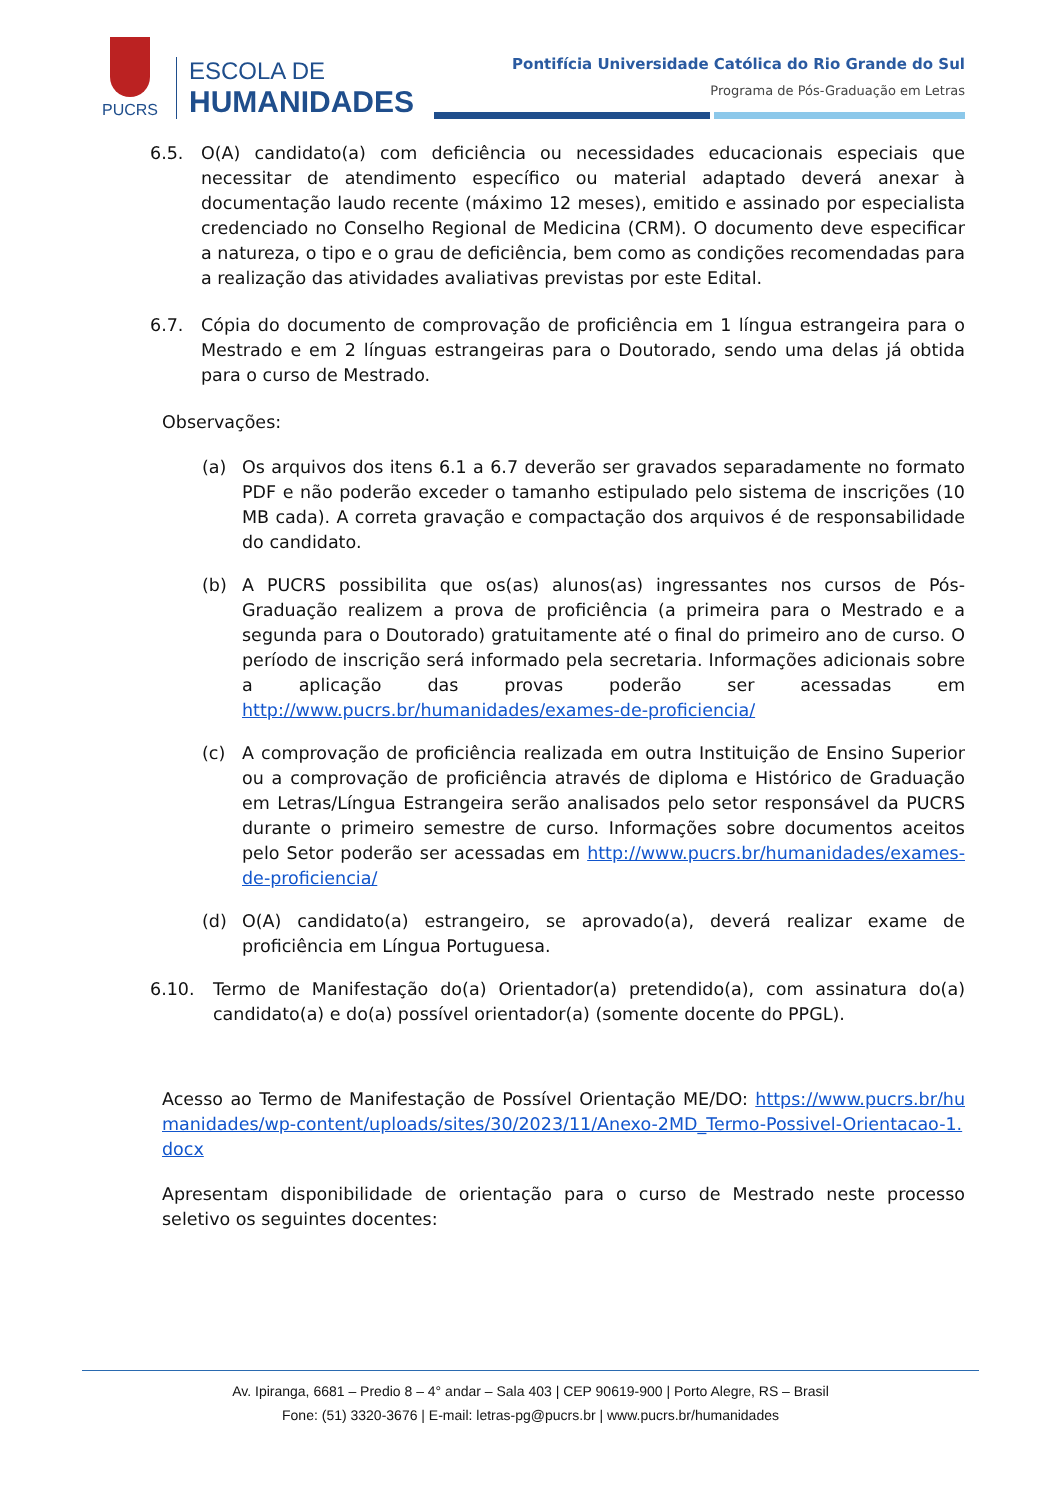PUCRS
ESCOLA DE
HUMANIDADES
Pontifícia Universidade Católica do Rio Grande do Sul
Programa de Pós-Graduação em Letras
6.5. O(A) candidato(a) com deficiência ou necessidades educacionais especiais que necessitar de atendimento específico ou material adaptado deverá anexar à documentação laudo recente (máximo 12 meses), emitido e assinado por especialista credenciado no Conselho Regional de Medicina (CRM). O documento deve especificar a natureza, o tipo e o grau de deficiência, bem como as condições recomendadas para a realização das atividades avaliativas previstas por este Edital.
6.7. Cópia do documento de comprovação de proficiência em 1 língua estrangeira para o Mestrado e em 2 línguas estrangeiras para o Doutorado, sendo uma delas já obtida para o curso de Mestrado.
Observações:
(a) Os arquivos dos itens 6.1 a 6.7 deverão ser gravados separadamente no formato PDF e não poderão exceder o tamanho estipulado pelo sistema de inscrições (10 MB cada). A correta gravação e compactação dos arquivos é de responsabilidade do candidato.
(b) A PUCRS possibilita que os(as) alunos(as) ingressantes nos cursos de Pós-Graduação realizem a prova de proficiência (a primeira para o Mestrado e a segunda para o Doutorado) gratuitamente até o final do primeiro ano de curso. O período de inscrição será informado pela secretaria. Informações adicionais sobre a aplicação das provas poderão ser acessadas em http://www.pucrs.br/humanidades/exames-de-proficiencia/
(c) A comprovação de proficiência realizada em outra Instituição de Ensino Superior ou a comprovação de proficiência através de diploma e Histórico de Graduação em Letras/Língua Estrangeira serão analisados pelo setor responsável da PUCRS durante o primeiro semestre de curso. Informações sobre documentos aceitos pelo Setor poderão ser acessadas em http://www.pucrs.br/humanidades/exames-de-proficiencia/
(d) O(A) candidato(a) estrangeiro, se aprovado(a), deverá realizar exame de proficiência em Língua Portuguesa.
6.10. Termo de Manifestação do(a) Orientador(a) pretendido(a), com assinatura do(a) candidato(a) e do(a) possível orientador(a) (somente docente do PPGL).
Acesso ao Termo de Manifestação de Possível Orientação ME/DO: https://www.pucrs.br/humanidades/wp-content/uploads/sites/30/2023/11/Anexo-2MD_Termo-Possivel-Orientacao-1.docx
Apresentam disponibilidade de orientação para o curso de Mestrado neste processo seletivo os seguintes docentes:
Av. Ipiranga, 6681 – Predio 8 – 4° andar – Sala 403 | CEP 90619-900 | Porto Alegre, RS – Brasil
Fone: (51) 3320-3676 | E-mail: letras-pg@pucrs.br | www.pucrs.br/humanidades